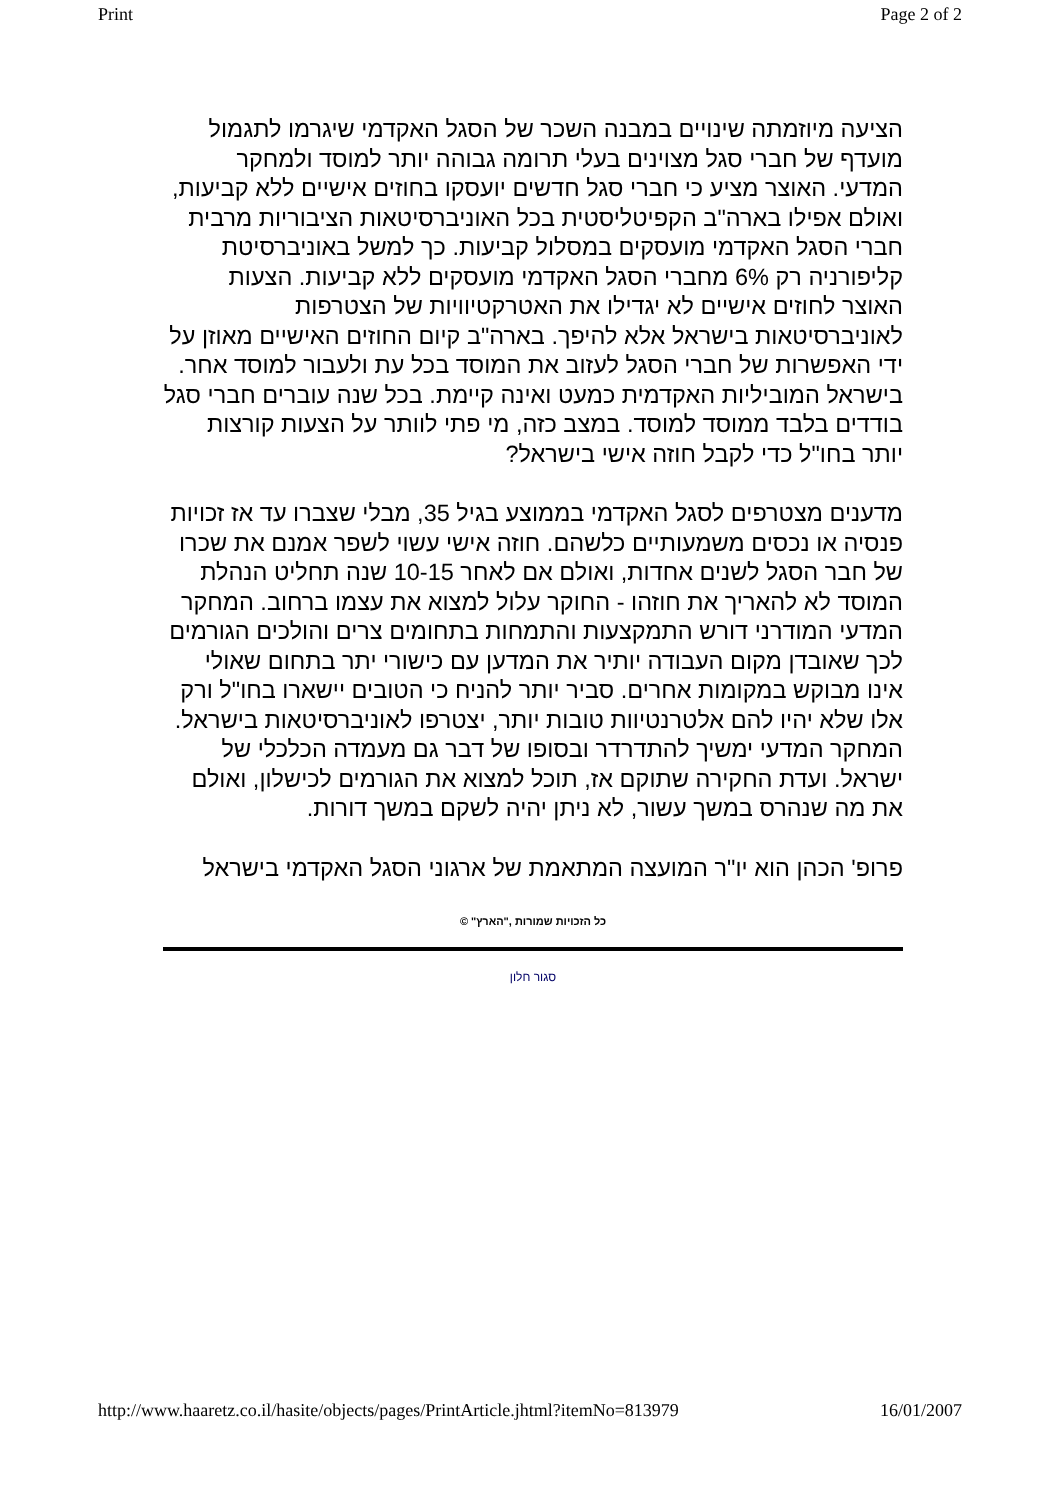Print Page 2 of 2
הציעה מיוזמתה שינויים במבנה השכר של הסגל האקדמי שיגרמו לתגמול מועדף של חברי סגל מצוינים בעלי תרומה גבוהה יותר למוסד ולמחקר המדעי. האוצר מציע כי חברי סגל חדשים יועסקו בחוזים אישיים ללא קביעות, ואולם אפילו בארה"ב הקפיטליסטית בכל האוניברסיטאות הציבוריות מרבית חברי הסגל האקדמי מועסקים במסלול קביעות. כך למשל באוניברסיטת קליפורניה רק 6% מחברי הסגל האקדמי מועסקים ללא קביעות. הצעות האוצר לחוזים אישיים לא יגדילו את האטרקטיוויות של הצטרפות לאוניברסיטאות בישראל אלא להיפך. בארה"ב קיום החוזים האישיים מאוזן על ידי האפשרות של חברי הסגל לעזוב את המוסד בכל עת ולעבור למוסד אחר. בישראל המוביליות האקדמית כמעט ואינה קיימת. בכל שנה עוברים חברי סגל בודדים בלבד ממוסד למוסד. במצב כזה, מי פתי לוותר על הצעות קורצות יותר בחו"ל כדי לקבל חוזה אישי בישראל?
מדענים מצטרפים לסגל האקדמי בממוצע בגיל 35, מבלי שצברו עד אז זכויות פנסיה או נכסים משמעותיים כלשהם. חוזה אישי עשוי לשפר אמנם את שכרו של חבר הסגל לשנים אחדות, ואולם אם לאחר 10-15 שנה תחליט הנהלת המוסד לא להאריך את חוזהו - החוקר עלול למצוא את עצמו ברחוב. המחקר המדעי המודרני דורש התמקצעות והתמחות בתחומים צרים והולכים הגורמים לכך שאובדן מקום העבודה יותיר את המדען עם כישורי יתר בתחום שאולי אינו מבוקש במקומות אחרים. סביר יותר להניח כי הטובים יישארו בחו"ל ורק אלו שלא יהיו להם אלטרנטיוות טובות יותר, יצטרפו לאוניברסיטאות בישראל. המחקר המדעי ימשיך להתדרדר ובסופו של דבר גם מעמדה הכלכלי של ישראל. ועדת החקירה שתוקם אז, תוכל למצוא את הגורמים לכישלון, ואולם את מה שנהרס במשך עשור, לא ניתן יהיה לשקם במשך דורות.
פרופ' הכהן הוא יו"ר המועצה המתאמת של ארגוני הסגל האקדמי בישראל
כל הזכויות שמורות ,"הארץ" ©
סגור חלון
http://www.haaretz.co.il/hasite/objects/pages/PrintArticle.jhtml?itemNo=813979 16/01/2007